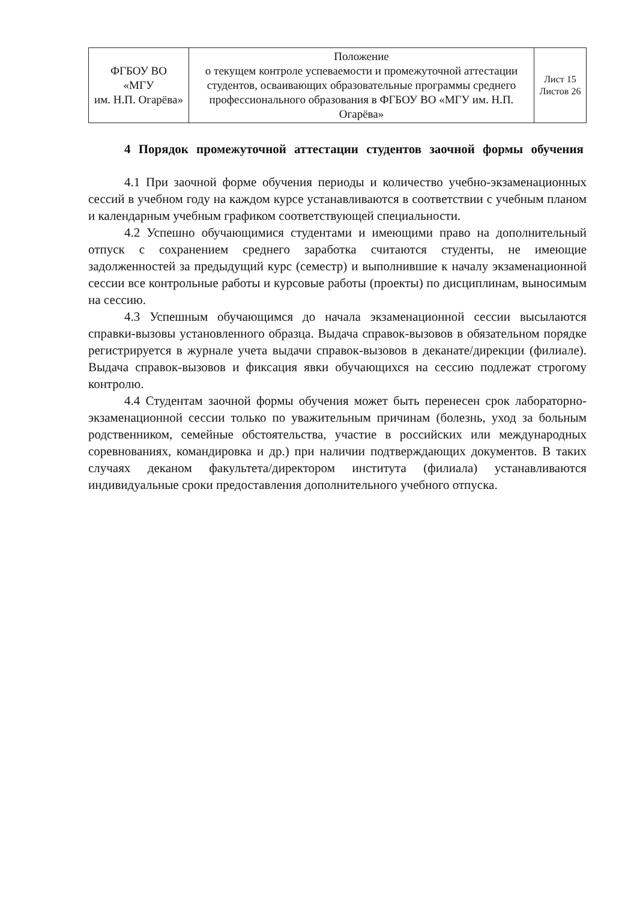| ФГБОУ ВО «МГУ им. Н.П. Огарёва» | Положение о текущем контроле успеваемости и промежуточной аттестации студентов, осваивающих образовательные программы среднего профессионального образования в ФГБОУ ВО «МГУ им. Н.П. Огарёва» | Лист 15 Листов 26 |
4 Порядок промежуточной аттестации студентов заочной формы обучения
4.1 При заочной форме обучения периоды и количество учебно-экзаменационных сессий в учебном году на каждом курсе устанавливаются в соответствии с учебным планом и календарным учебным графиком соответствующей специальности.
4.2 Успешно обучающимися студентами и имеющими право на дополнительный отпуск с сохранением среднего заработка считаются студенты, не имеющие задолженностей за предыдущий курс (семестр) и выполнившие к началу экзаменационной сессии все контрольные работы и курсовые работы (проекты) по дисциплинам, выносимым на сессию.
4.3 Успешным обучающимся до начала экзаменационной сессии высылаются справки-вызовы установленного образца. Выдача справок-вызовов в обязательном порядке регистрируется в журнале учета выдачи справок-вызовов в деканате/дирекции (филиале). Выдача справок-вызовов и фиксация явки обучающихся на сессию подлежат строгому контролю.
4.4 Студентам заочной формы обучения может быть перенесен срок лабораторно-экзаменационной сессии только по уважительным причинам (болезнь, уход за больным родственником, семейные обстоятельства, участие в российских или международных соревнованиях, командировка и др.) при наличии подтверждающих документов. В таких случаях деканом факультета/директором института (филиала) устанавливаются индивидуальные сроки предоставления дополнительного учебного отпуска.